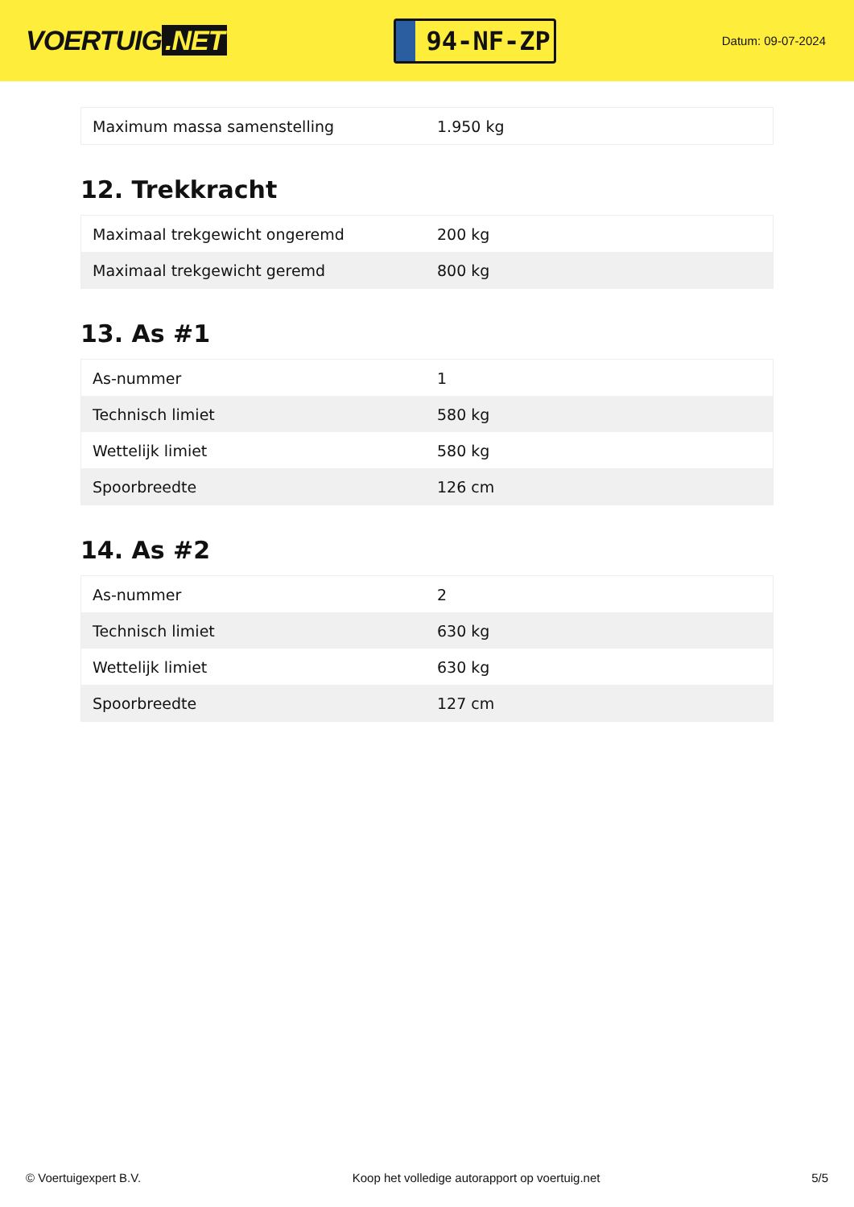VOERTUIG.NET
94-NF-ZP
Datum: 09-07-2024
| Maximum massa samenstelling | 1.950 kg |
12. Trekkracht
| Maximaal trekgewicht ongeremd | 200 kg |
| Maximaal trekgewicht geremd | 800 kg |
13. As #1
| As-nummer | 1 |
| Technisch limiet | 580 kg |
| Wettelijk limiet | 580 kg |
| Spoorbreedte | 126 cm |
14. As #2
| As-nummer | 2 |
| Technisch limiet | 630 kg |
| Wettelijk limiet | 630 kg |
| Spoorbreedte | 127 cm |
© Voertuigexpert B.V. Koop het volledige autorapport op voertuig.net 5/5